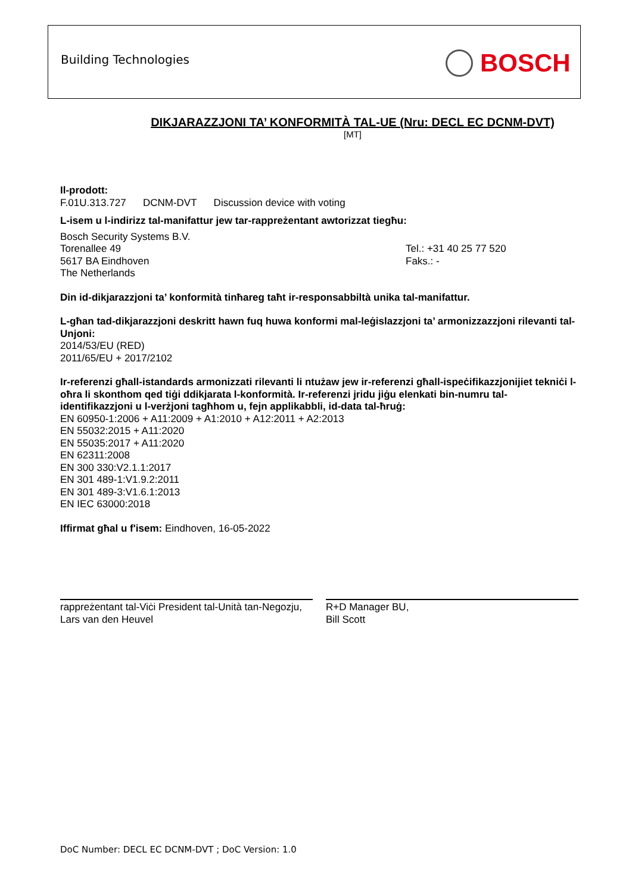Building Technologies BOSCH
DIKJARAZZJONI TA’ KONFORMITÀ TAL-UE (Nru: DECL EC DCNM-DVT)
[MT]
Il-prodott:
F.01U.313.727 DCNM-DVT Discussion device with voting
L-isem u l-indirizz tal-manifattur jew tar-rappreżentant awtorizzat tiegħu:
Bosch Security Systems B.V.
Torenallee 49 Tel.: +31 40 25 77 520
5617 BA Eindhoven Faks.: -
The Netherlands
Din id-dikjarazzjoni ta’ konformità tinħareg taħt ir-responsabbiltà unika tal-manifattur.
L-għan tad-dikjarazzjoni deskritt hawn fuq huwa konformi mal-leġislazzjoni ta’ armonizzazzjoni rilevanti tal-Unjoni:
2014/53/EU (RED)
2011/65/EU + 2017/2102
Ir-referenzi għall-istandards armonizzati rilevanti li ntużaw jew ir-referenzi għall-ispeċifikazzjonijiet tekniċi l-oħra li skonthom qed tiġi ddikjarata l-konformità. Ir-referenzi jridu jiġu elenkati bin-numru tal-identifikazzjoni u l-verżjoni tagħhom u, fejn applikabbli, id-data tal-ħruġ:
EN 60950-1:2006 + A11:2009 + A1:2010 + A12:2011 + A2:2013
EN 55032:2015 + A11:2020
EN 55035:2017 + A11:2020
EN 62311:2008
EN 300 330:V2.1.1:2017
EN 301 489-1:V1.9.2:2011
EN 301 489-3:V1.6.1:2013
EN IEC 63000:2018
Iffirmat għal u f'isem: Eindhoven, 16-05-2022
rappreżentant tal-Viċi President tal-Unità tan-Negozju,
Lars van den Heuvel
R+D Manager BU,
Bill Scott
DoC Number: DECL EC DCNM-DVT ; DoC Version: 1.0